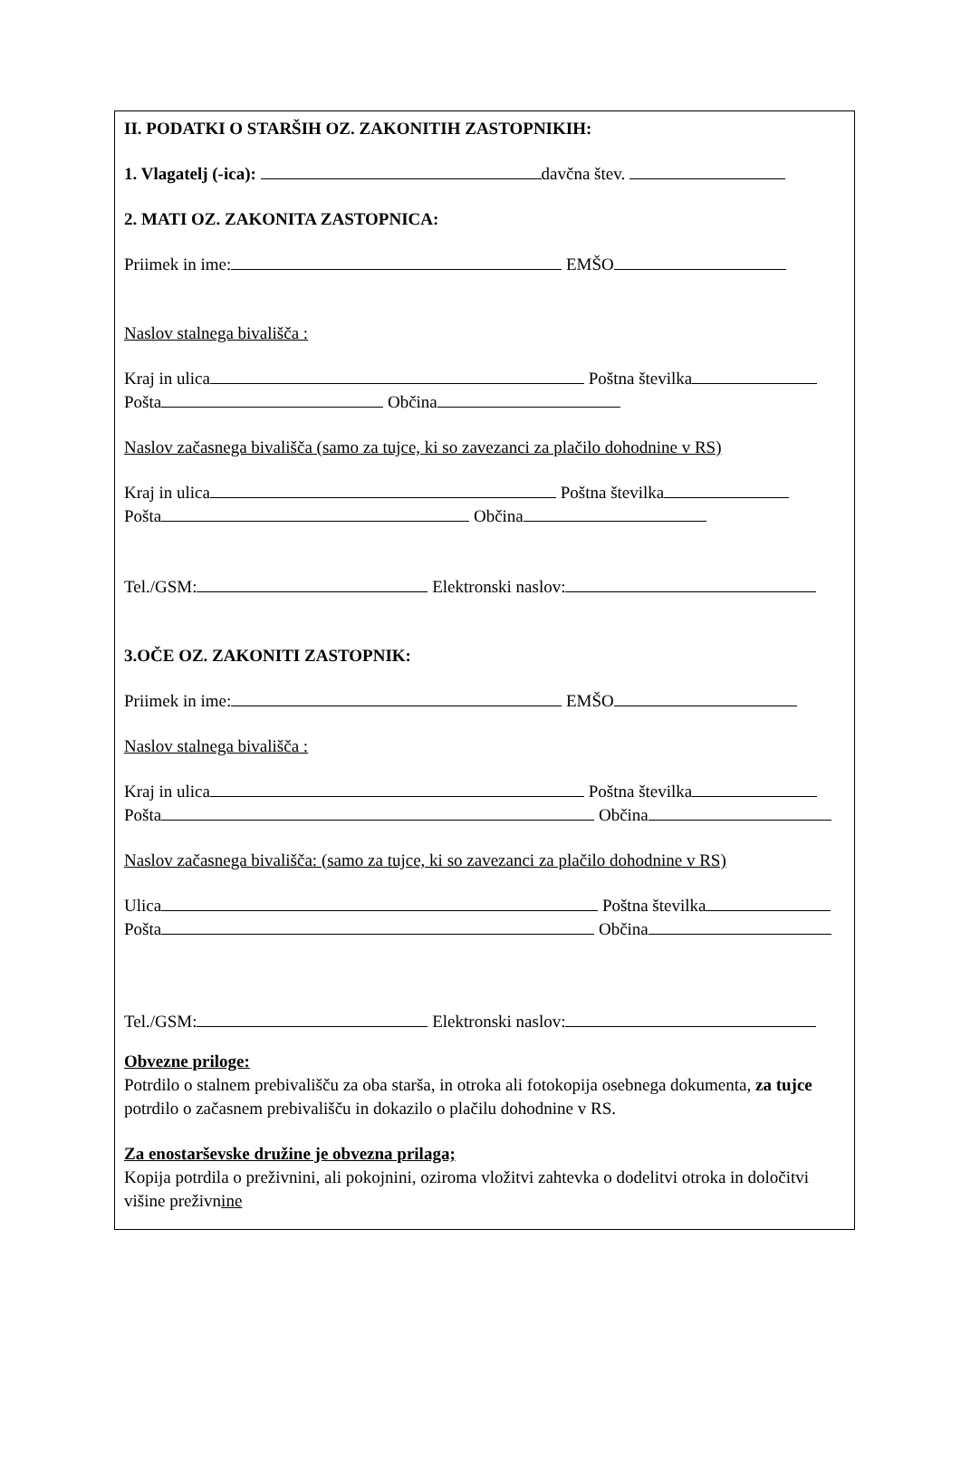II. PODATKI O STARŠIH OZ. ZAKONITIH ZASTOPNIKIH:
1. Vlagatelj (-ica): davčna štev.
2. MATI OZ. ZAKONITA ZASTOPNICA:
Priimek in ime: EMŠO
Naslov stalnega bivališča :
Kraj in ulica Poštna številka
Pošta Občina
Naslov začasnega bivališča (samo za tujce, ki so zavezanci za plačilo dohodnine v RS)
Kraj in ulica Poštna številka
Pošta Občina
Tel./GSM: Elektronski naslov:
3.OČE OZ. ZAKONITI ZASTOPNIK:
Priimek in ime: EMŠO
Naslov stalnega bivališča :
Kraj in ulica Poštna številka
Pošta Občina
Naslov začasnega bivališča: (samo za tujce, ki so zavezanci za plačilo dohodnine v RS)
Ulica Poštna številka
Pošta Občina
Tel./GSM: Elektronski naslov:
Obvezne priloge:
Potrdilo o stalnem prebivališču za oba starša, in otroka ali fotokopija osebnega dokumenta, za tujce potrdilo o začasnem prebivališču in dokazilo o plačilu dohodnine v RS.
Za enostarševske družine je obvezna prilaga;
Kopija potrdila o preživnini, ali pokojnini, oziroma vložitvi zahtevka o dodelitvi otroka in določitvi višine preživnine